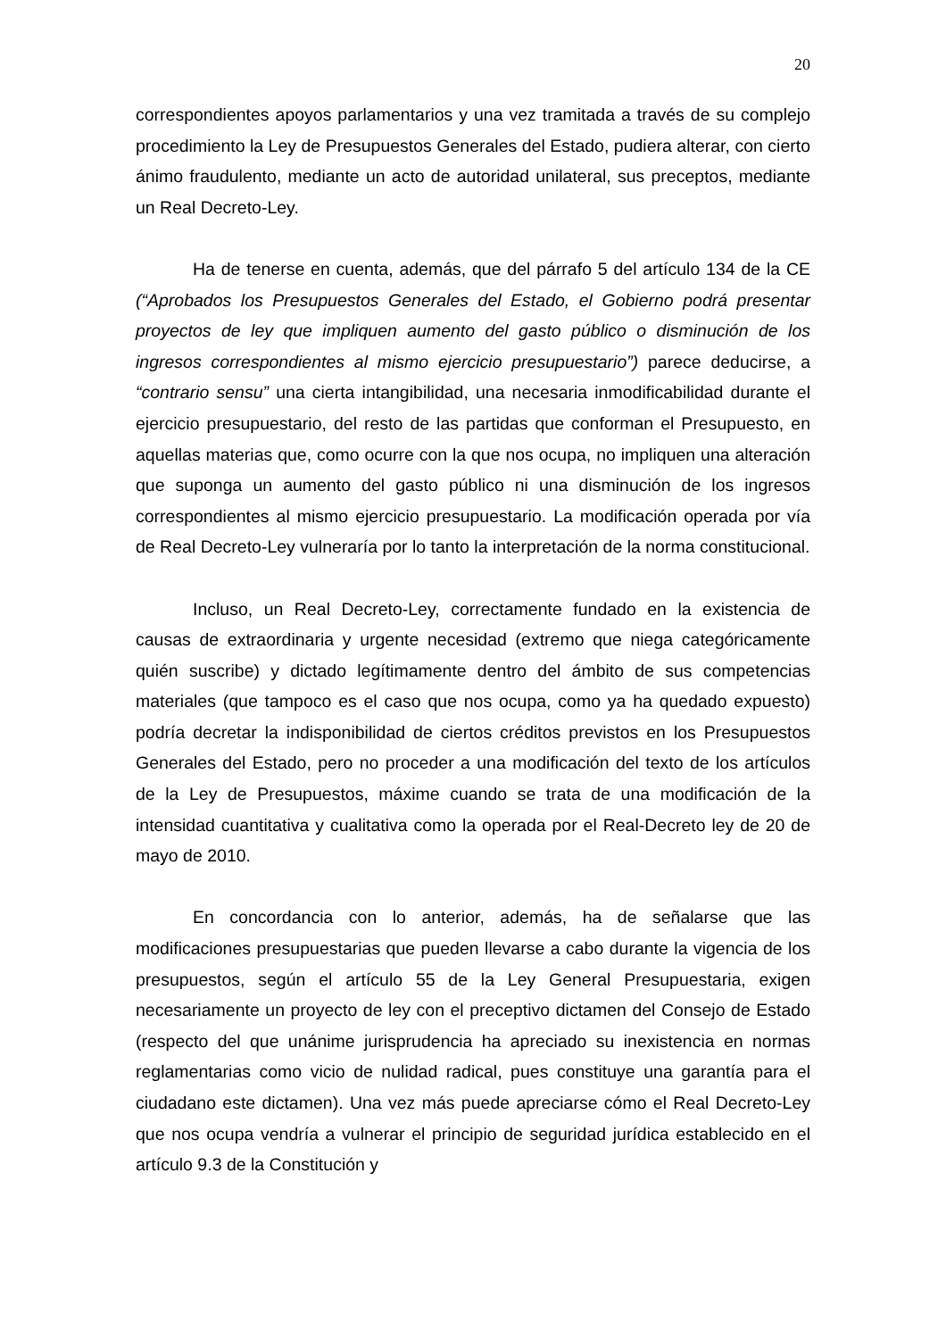20
correspondientes apoyos parlamentarios y una vez tramitada a través de su complejo procedimiento la Ley de Presupuestos Generales del Estado, pudiera alterar, con cierto ánimo fraudulento, mediante un acto de autoridad unilateral, sus preceptos, mediante un Real Decreto-Ley.
Ha de tenerse en cuenta, además, que del párrafo 5 del artículo 134 de la CE (“Aprobados los Presupuestos Generales del Estado, el Gobierno podrá presentar proyectos de ley que impliquen aumento del gasto público o disminución de los ingresos correspondientes al mismo ejercicio presupuestario”) parece deducirse, a “contrario sensu” una cierta intangibilidad, una necesaria inmodificabilidad durante el ejercicio presupuestario, del resto de las partidas que conforman el Presupuesto, en aquellas materias que, como ocurre con la que nos ocupa, no impliquen una alteración que suponga un aumento del gasto público ni una disminución de los ingresos correspondientes al mismo ejercicio presupuestario. La modificación operada por vía de Real Decreto-Ley vulneraría por lo tanto la interpretación de la norma constitucional.
Incluso, un Real Decreto-Ley, correctamente fundado en la existencia de causas de extraordinaria y urgente necesidad (extremo que niega categóricamente quién suscribe) y dictado legítimamente dentro del ámbito de sus competencias materiales (que tampoco es el caso que nos ocupa, como ya ha quedado expuesto) podría decretar la indisponibilidad de ciertos créditos previstos en los Presupuestos Generales del Estado, pero no proceder a una modificación del texto de los artículos de la Ley de Presupuestos, máxime cuando se trata de una modificación de la intensidad cuantitativa y cualitativa como la operada por el Real-Decreto ley de 20 de mayo de 2010.
En concordancia con lo anterior, además, ha de señalarse que las modificaciones presupuestarias que pueden llevarse a cabo durante la vigencia de los presupuestos, según el artículo 55 de la Ley General Presupuestaria, exigen necesariamente un proyecto de ley con el preceptivo dictamen del Consejo de Estado (respecto del que unánime jurisprudencia ha apreciado su inexistencia en normas reglamentarias como vicio de nulidad radical, pues constituye una garantía para el ciudadano este dictamen). Una vez más puede apreciarse cómo el Real Decreto-Ley que nos ocupa vendría a vulnerar el principio de seguridad jurídica establecido en el artículo 9.3 de la Constitución y